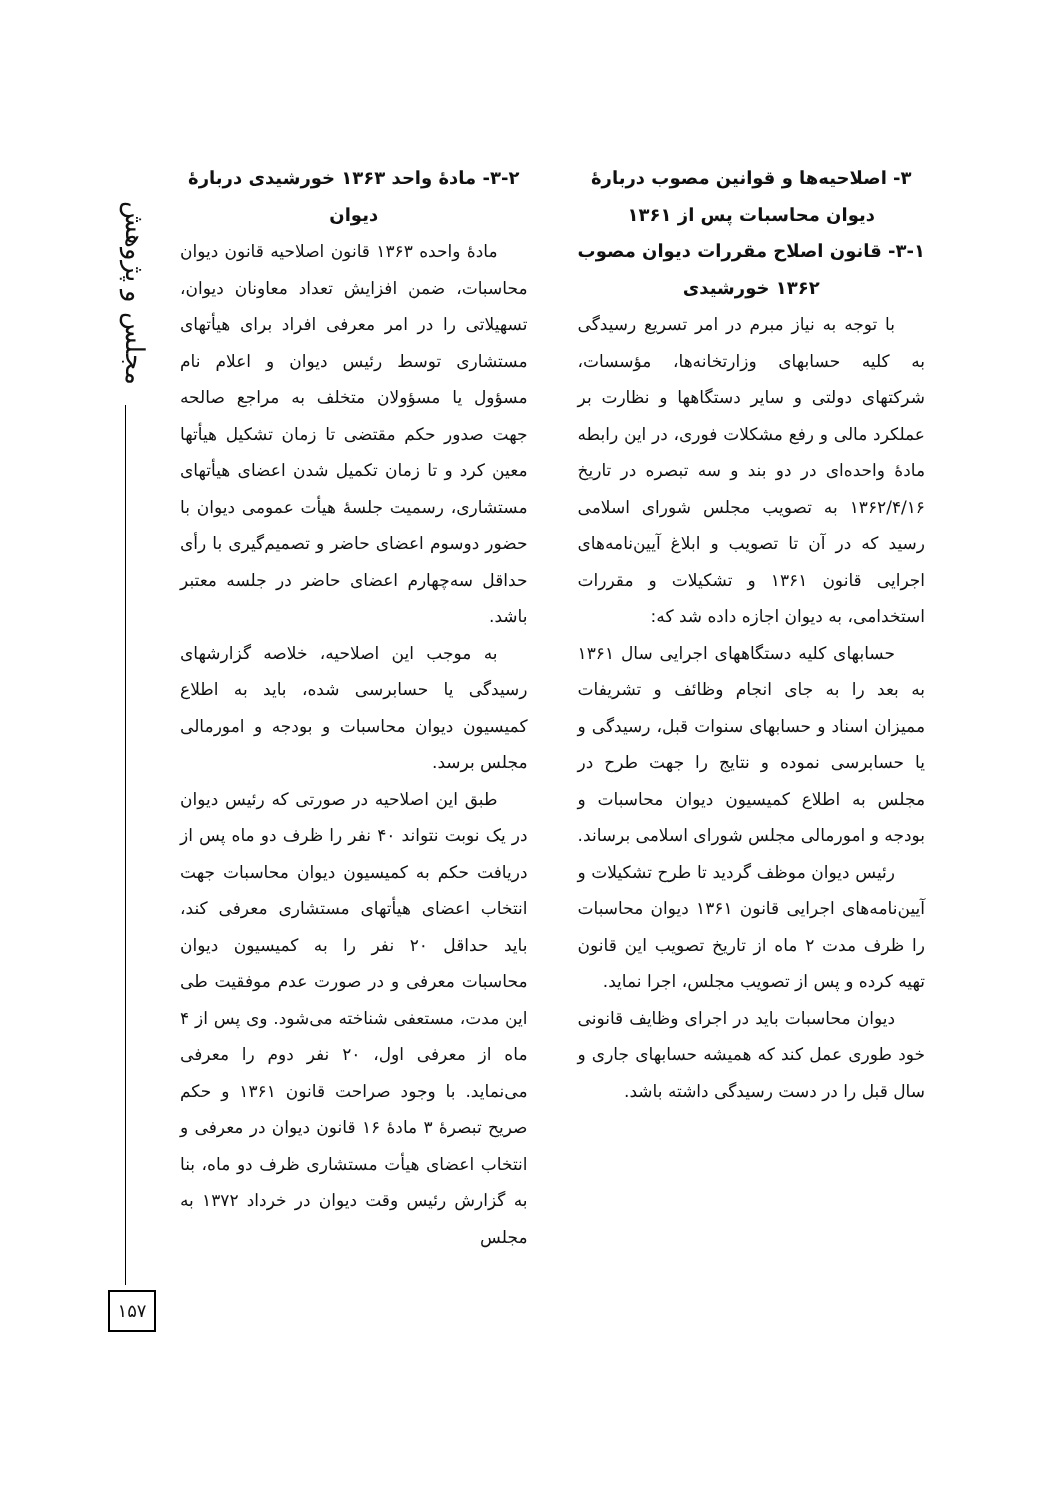مجلس و پژوهش
۳- اصلاحیه‌ها و قوانین مصوب دربارهٔ دیوان محاسبات پس از ۱۳۶۱
۳-۱- قانون اصلاح مقررات دیوان مصوب ۱۳۶۲ خورشیدی
با توجه به نیاز مبرم در امر تسریع رسیدگی به کلیه حسابهای وزارتخانه‌ها، مؤسسات، شرکتهای دولتی و سایر دستگاهها و نظارت بر عملکرد مالی و رفع مشکلات فوری، در این رابطه مادهٔ واحده‌ای در دو بند و سه تبصره در تاریخ ۱۳۶۲/۴/۱۶ به تصویب مجلس شورای اسلامی رسید که در آن تا تصویب و ابلاغ آیین‌نامه‌های اجرایی قانون ۱۳۶۱ و تشکیلات و مقررات استخدامی، به دیوان اجازه داده شد که:
حسابهای کلیه دستگاههای اجرایی سال ۱۳۶۱ به بعد را به جای انجام وظائف و تشریفات ممیزان اسناد و حسابهای سنوات قبل، رسیدگی و یا حسابرسی نموده و نتایج را جهت طرح در مجلس به اطلاع کمیسیون دیوان محاسبات و بودجه و امورمالی مجلس شورای اسلامی برساند.
رئیس دیوان موظف گردید تا طرح تشکیلات و آیین‌نامه‌های اجرایی قانون ۱۳۶۱ دیوان محاسبات را ظرف مدت ۲ ماه از تاریخ تصویب این قانون تهیه کرده و پس از تصویب مجلس، اجرا نماید.
دیوان محاسبات باید در اجرای وظایف قانونی خود طوری عمل کند که همیشه حسابهای جاری و سال قبل را در دست رسیدگی داشته باشد.
۳-۲- مادهٔ واحد ۱۳۶۳ خورشیدی دربارهٔ دیوان
مادهٔ واحده ۱۳۶۳ قانون اصلاحیه قانون دیوان محاسبات، ضمن افزایش تعداد معاونان دیوان، تسهیلاتی را در امر معرفی افراد برای هیأتهای مستشاری توسط رئیس دیوان و اعلام نام مسؤول یا مسؤولان متخلف به مراجع صالحه جهت صدور حکم مقتضی تا زمان تشکیل هیأتها معین کرد و تا زمان تکمیل شدن اعضای هیأتهای مستشاری، رسمیت جلسهٔ هیأت عمومی دیوان با حضور دوسوم اعضای حاضر و تصمیم‌گیری با رأی حداقل سه‌چهارم اعضای حاضر در جلسه معتبر باشد.
به موجب این اصلاحیه، خلاصه گزارشهای رسیدگی یا حسابرسی شده، باید به اطلاع کمیسیون دیوان محاسبات و بودجه و امورمالی مجلس برسد.
طبق این اصلاحیه در صورتی که رئیس دیوان در یک نوبت نتواند ۴۰ نفر را ظرف دو ماه پس از دریافت حکم به کمیسیون دیوان محاسبات جهت انتخاب اعضای هیأتهای مستشاری معرفی کند، باید حداقل ۲۰ نفر را به کمیسیون دیوان محاسبات معرفی و در صورت عدم موفقیت طی این مدت، مستعفی شناخته می‌شود. وی پس از ۴ ماه از معرفی اول، ۲۰ نفر دوم را معرفی می‌نماید. با وجود صراحت قانون ۱۳۶۱ و حکم صریح تبصرهٔ ۳ مادهٔ ۱۶ قانون دیوان در معرفی و انتخاب اعضای هیأت مستشاری ظرف دو ماه، بنا به گزارش رئیس وقت دیوان در خرداد ۱۳۷۲ به مجلس
۱۵۷